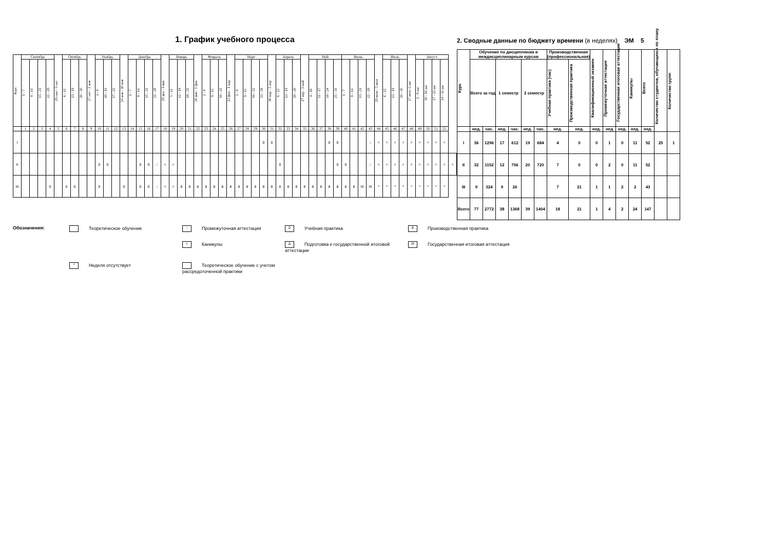1. График учебного процесса
| Курс | Сентябрь | | | | 29 сен - 5 окт | Октябрь | | | 27 окт - 2 ноя | Ноябрь | | | 24 ноя - 30 ноя | Декабрь | | | | 29 дек - 4 янв | Январь | | | 26 янв - 1 фев | Февраль | | | 23 фев - 1 мар | Март | | | | 30 мар - 5 апр | Апрель | | | 27 апр - 3 май | Май | | | | Июнь | | | | 29 июн - 5 июл | Июль | | | 27 июл -2 авг | Август | | | | |
| --- | --- | --- | --- | --- | --- | --- | --- | --- | --- | --- | --- | --- | --- | --- | --- | --- | --- | --- | --- | --- | --- | --- | --- | --- | --- | --- | --- | --- | --- | --- | --- | --- | --- | --- | --- | --- | --- | --- | --- | --- | --- | --- | --- | --- | --- | --- | --- | --- | --- | --- | --- | --- | --- |
| | 1 - 7 | 8 - 14 | 15 - 21 | 22 - 28 | | 6 - 12 | 13 - 19 | 20 - 26 | | 3 - 9 | 10 - 16 | 17 - 23 | | 1 - 7 | 8 - 14 | 15 - 21 | 22 - 28 | | 5 - 11 | 12 - 18 | 19 - 25 | | 2 - 8 | 9 - 15 | 16 - 22 | | 2 - 8 | 9 - 15 | 16 - 22 | 23 - 29 | | 6 - 12 | 13 - 19 | 20 - 26 | | 4 - 10 | 11 - 17 | 18 - 24 | 25 - 31 | 1 - 7 | 8 - 14 | 15 - 21 | 22 - 28 | | 6 - 12 | 13 - 19 | 20 - 26 | | 3 - 9 авг | 10 - 16 авг | 17 - 23 авг | 24 - 31 авг | |
| | 1 | 2 | 3 | 4 | 5 | 6 | 7 | 8 | 9 | 10 | 11 | 12 | 13 | 14 | 15 | 16 | 17 | 18 | 19 | 20 | 21 | 22 | 23 | 24 | 25 | 26 | 27 | 28 | 29 | 30 | 31 | 32 | 33 | 34 | 35 | 36 | 37 | 38 | 39 | 40 | 41 | 42 | 43 | 44 | 45 | 46 | 47 | 48 | 49 | 50 | 51 | 52 | |
| I | | | | | | | | | | | | | | | | | | | | | | | | | | | | | | 0 | 0 | | | | | | | 0 | 0 | | | | :: | = | = | = | = | = | = | = | = | = | |
| II | | | | | | | | | | 0 | 0 | | | | 0 | 0 | :: | = | = | | | | | | | | | | | | | 0 | | | | | | | 0 | 0 | | | :: | = | = | = | = | = | = | = | = | = | = |
| III | | | | 0 | | 0 | 0 | | | 0 | | | 0 | | 0 | 0 | :: | = | = | 8 | 8 | 8 | 8 | 8 | 8 | 8 | 8 | 8 | 8 | 8 | 8 | 8 | 8 | 8 | 8 | 8 | 8 | 8 | 8 | 8 | 8 | III | III | * | * | * | * | * | * | * | * | * | |
2. Сводные данные по бюджету времени (в неделях) ЭМ 5
| Курс | Обучение по дисциплинам и междисциплинарным курсам | | | | | | Производственная (профессиональная) | | Квалификационный экзамен | Промежуточная аттестация | Государственная итоговая аттестация | Каникулы | Всего | Количество студентов, обучающихся по плану | Количество групп |
| --- | --- | --- | --- | --- | --- | --- | --- | --- | --- | --- | --- | --- | --- | --- | --- |
| | Всего за год | | 1 семестр | | 2 семестр | | Учебная практика (час) | Производственная практика | | | | | | | |
| | нед. | час. | нед. | час. | нед. | час. | нед. | нед. | нед. | нед | нед. | нед. | нед. | | |
| I | 36 | 1296 | 17 | 612 | 19 | 684 | 4 | 0 | 0 | 1 | 0 | 11 | 52 | 25 | 1 |
| II | 32 | 1152 | 12 | 756 | 20 | 720 | 7 | 0 | 0 | 2 | 0 | 11 | 52 | | |
| III | 9 | 324 | 9 | 26 | | | 7 | 21 | 1 | 1 | 2 | 2 | 43 | | |
| Всего | 77 | 2772 | 38 | 1368 | 39 | 1404 | 18 | 21 | 1 | 4 | 2 | 24 | 147 | | |
Обозначения:
Теоретическое обучение
:: Промежуточная аттестация
0 Учебная практика
8 Производственная практика
= Каникулы
Δ Подготовка к государственной итоговой аттестации
III Государственная итоговая аттестация
* Неделя отсутствует
Теоретическое обучение с учетом рассредоточенной практики